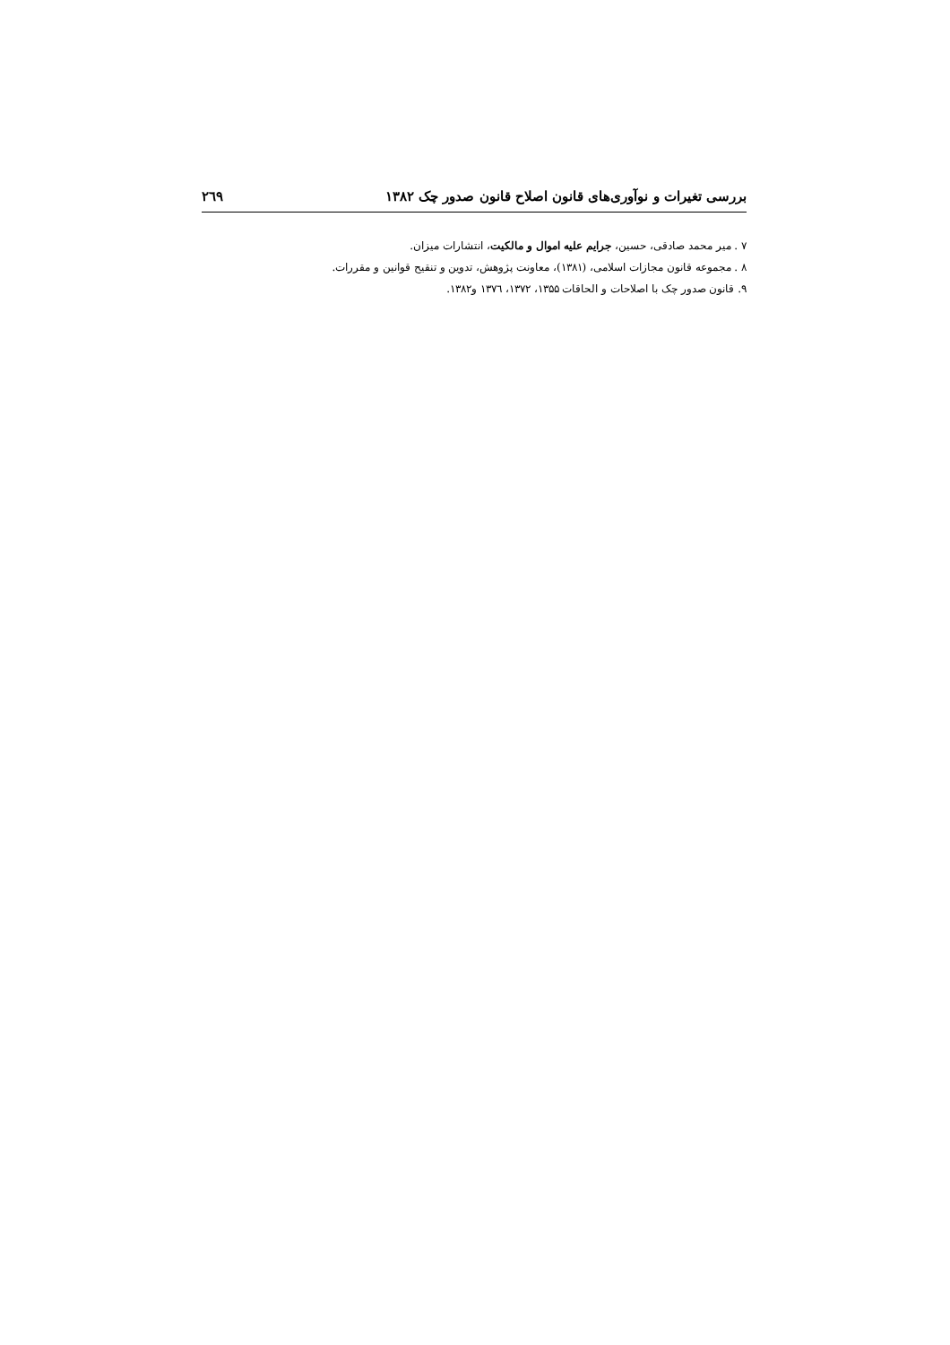بررسی تغیرات و نوآوری‌های قانون اصلاح قانون صدور چک ۱۳۸۲ ۲٦۹
۷ . میر محمد صادقی، حسین، جرایم علیه اموال و مالکیت، انتشارات میزان.
۸ . مجموعه قانون مجازات اسلامی، (۱۳۸۱)، معاونت پژوهش، تدوین و تنقیح قوانین و مقررات.
۹. قانون صدور چک با اصلاحات و الحاقات ۱۳۵۵، ۱۳۷۲، ۱۳۷٦ و۱۳۸۲.